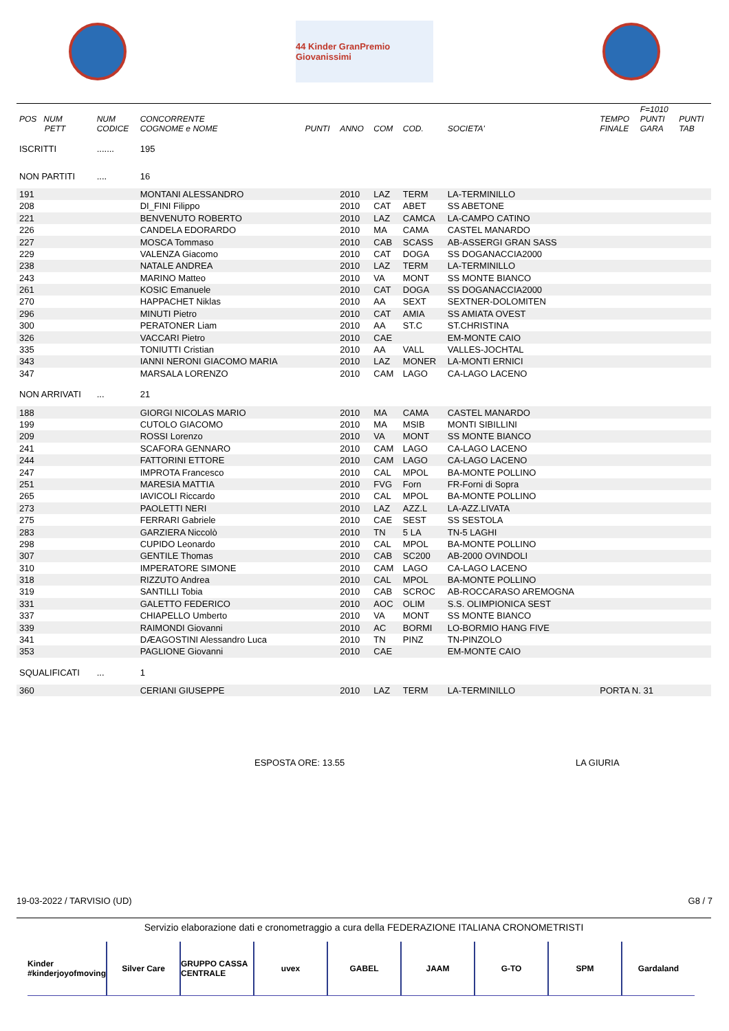44 Kinder GranPremio Giovanissimi
| POS NUM PETT | NUM CODICE | CONCORRENTE COGNOME e NOME | PUNTI | ANNO | COM | COD. | SOCIETA' | TEMPO FINALE | F=1010 PUNTI GARA | PUNTI TAB |
| --- | --- | --- | --- | --- | --- | --- | --- | --- | --- | --- |
| ISCRITTI | ....... | 195 | | | | | | | | |
| NON PARTITI | .... | 16 | | | | | | | | |
| 191 | | MONTANI ALESSANDRO | | 2010 | LAZ | TERM | LA-TERMINILLO | | | |
| 208 | | DI_FINI Filippo | | 2010 | CAT | ABET | SS ABETONE | | | |
| 221 | | BENVENUTO ROBERTO | | 2010 | LAZ | CAMCA | LA-CAMPO CATINO | | | |
| 226 | | CANDELA EDORARDO | | 2010 | MA | CAMA | CASTEL MANARDO | | | |
| 227 | | MOSCA Tommaso | | 2010 | CAB | SCASS | AB-ASSERGI GRAN SASS | | | |
| 229 | | VALENZA Giacomo | | 2010 | CAT | DOGA | SS DOGANACCIA2000 | | | |
| 238 | | NATALE ANDREA | | 2010 | LAZ | TERM | LA-TERMINILLO | | | |
| 243 | | MARINO Matteo | | 2010 | VA | MONT | SS MONTE BIANCO | | | |
| 261 | | KOSIC Emanuele | | 2010 | CAT | DOGA | SS DOGANACCIA2000 | | | |
| 270 | | HAPPACHET Niklas | | 2010 | AA | SEXT | SEXTNER-DOLOMITEN | | | |
| 296 | | MINUTI Pietro | | 2010 | CAT | AMIA | SS AMIATA OVEST | | | |
| 300 | | PERATONER Liam | | 2010 | AA | ST.C | ST.CHRISTINA | | | |
| 326 | | VACCARI Pietro | | 2010 | CAE | | EM-MONTE CAIO | | | |
| 335 | | TONIUTTI Cristian | | 2010 | AA | VALL | VALLES-JOCHTAL | | | |
| 343 | | IANNI NERONI GIACOMO MARIA | | 2010 | LAZ | MONER | LA-MONTI ERNICI | | | |
| 347 | | MARSALA LORENZO | | 2010 | CAM | LAGO | CA-LAGO LACENO | | | |
| NON ARRIVATI | ... | 21 | | | | | | | | |
| 188 | | GIORGI NICOLAS MARIO | | 2010 | MA | CAMA | CASTEL MANARDO | | | |
| 199 | | CUTOLO GIACOMO | | 2010 | MA | MSIB | MONTI SIBILLINI | | | |
| 209 | | ROSSI Lorenzo | | 2010 | VA | MONT | SS MONTE BIANCO | | | |
| 241 | | SCAFORA GENNARO | | 2010 | CAM | LAGO | CA-LAGO LACENO | | | |
| 244 | | FATTORINI ETTORE | | 2010 | CAM | LAGO | CA-LAGO LACENO | | | |
| 247 | | IMPROTA Francesco | | 2010 | CAL | MPOL | BA-MONTE POLLINO | | | |
| 251 | | MARESIA MATTIA | | 2010 | FVG | Forn | FR-Forni di Sopra | | | |
| 265 | | IAVICOLI Riccardo | | 2010 | CAL | MPOL | BA-MONTE POLLINO | | | |
| 273 | | PAOLETTI NERI | | 2010 | LAZ | AZZ.L | LA-AZZ.LIVATA | | | |
| 275 | | FERRARI Gabriele | | 2010 | CAE | SEST | SS SESTOLA | | | |
| 283 | | GARZIERA Niccolò | | 2010 | TN | 5 LA | TN-5 LAGHI | | | |
| 298 | | CUPIDO Leonardo | | 2010 | CAL | MPOL | BA-MONTE POLLINO | | | |
| 307 | | GENTILE Thomas | | 2010 | CAB | SC200 | AB-2000 OVINDOLI | | | |
| 310 | | IMPERATORE SIMONE | | 2010 | CAM | LAGO | CA-LAGO LACENO | | | |
| 318 | | RIZZUTO Andrea | | 2010 | CAL | MPOL | BA-MONTE POLLINO | | | |
| 319 | | SANTILLI Tobia | | 2010 | CAB | SCROC | AB-ROCCARASO AREMOGNA | | | |
| 331 | | GALETTO FEDERICO | | 2010 | AOC | OLIM | S.S. OLIMPIONICA SEST | | | |
| 337 | | CHIAPELLO Umberto | | 2010 | VA | MONT | SS MONTE BIANCO | | | |
| 339 | | RAIMONDI Giovanni | | 2010 | AC | BORMI | LO-BORMIO HANG FIVE | | | |
| 341 | | DÆAGOSTINI Alessandro Luca | | 2010 | TN | PINZ | TN-PINZOLO | | | |
| 353 | | PAGLIONE Giovanni | | 2010 | CAE | | EM-MONTE CAIO | | | |
| SQUALIFICATI | ... | 1 | | | | | | | | |
| 360 | | CERIANI GIUSEPPE | | 2010 | LAZ | TERM | LA-TERMINILLO | PORTA N. 31 | | |
ESPOSTA ORE: 13.55 LA GIURIA
19-03-2022 / TARVISIO (UD) G8 / 7
Servizio elaborazione dati e cronometraggio a cura della FEDERAZIONE ITALIANA CRONOMETRISTI
Kinder #kinderjoyofmoving Silver Care GRUPPO CASSA CENTRALE uvex GABEL JAAM G-TO SPM Gardaland